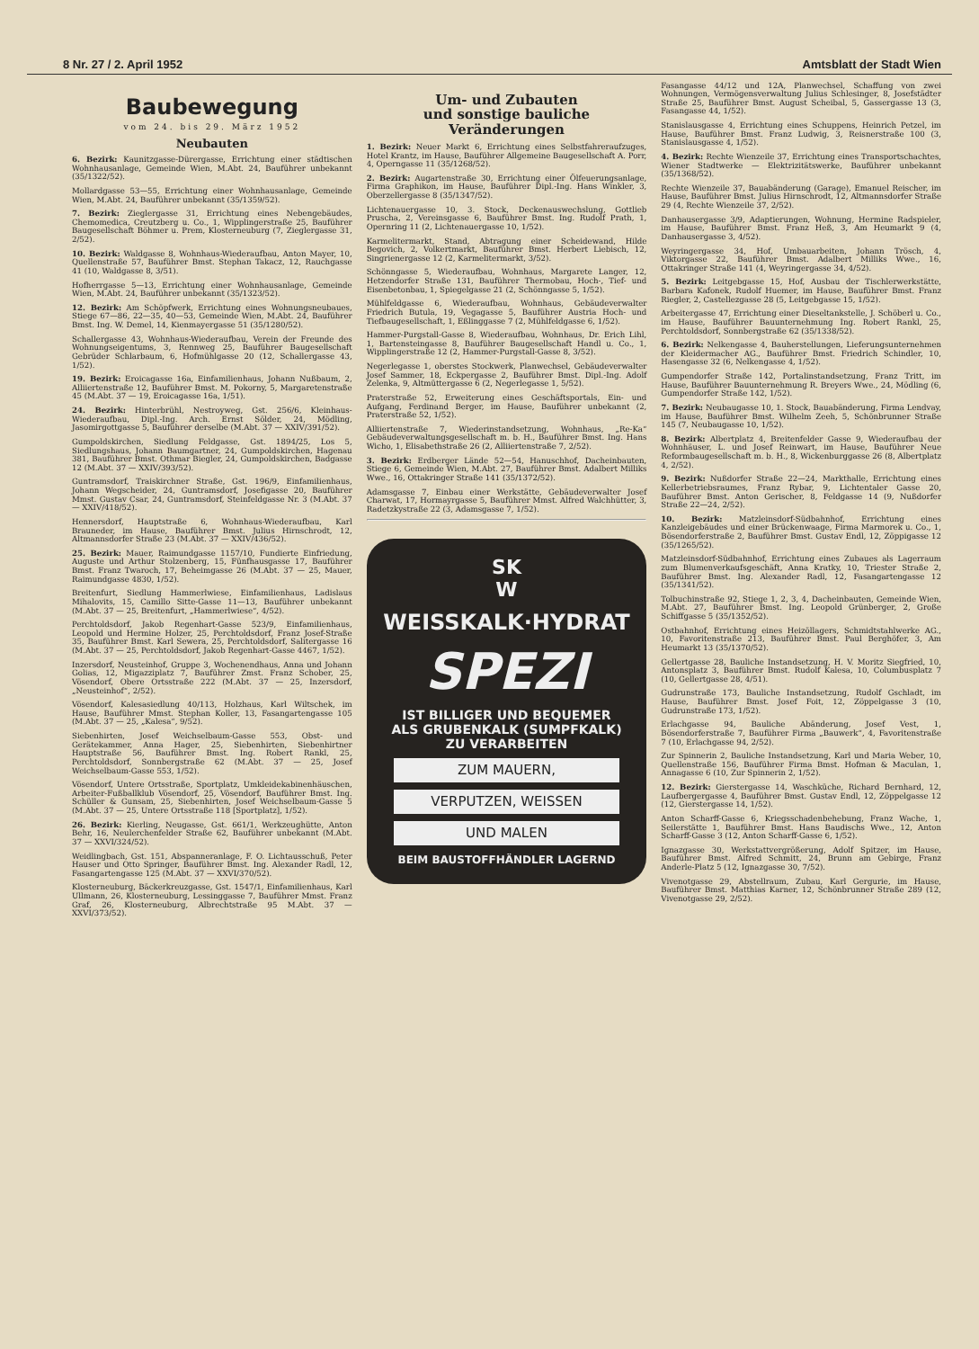8 Nr. 27 / 2. April 1952 Amtsblatt der Stadt Wien
Baubewegung
vom 24. bis 29. März 1952
Neubauten
6. Bezirk: Kaunitzgasse-Dürergasse, Errichtung einer städtischen Wohnhausanlage, Gemeinde Wien, M.Abt. 24, Bauführer unbekannt (35/1322/52).
Mollardgasse 53—55, Errichtung einer Wohnhausanlage, Gemeinde Wien, M.Abt. 24, Bauführer unbekannt (35/1359/52).
7. Bezirk: Zieglergasse 31, Errichtung eines Nebengebäudes, Chemomedica, Creutzberg u. Co., 1, Wipplingerstraße 25, Bauführer Baugesellschaft Böhmer u. Prem, Klosterneuburg (7, Zieglergasse 31, 2/52).
10. Bezirk: Waldgasse 8, Wohnhaus-Wiederaufbau, Anton Mayer, 10, Quellenstraße 57, Bauführer Bmst. Stephan Takacz, 12, Rauchgasse 41 (10, Waldgasse 8, 3/51).
Hofherrgasse 5—13, Errichtung einer Wohnhausanlage, Gemeinde Wien, M.Abt. 24, Bauführer unbekannt (35/1323/52).
12. Bezirk: Am Schöpfwerk, Errichtung eines Wohnungsneubaues, Stiege 67—86, 22—35, 40—53, Gemeinde Wien, M.Abt. 24, Bauführer Bmst. Ing. W. Demel, 14, Kienmayergasse 51 (35/1280/52).
Schallergasse 43, Wohnhaus-Wiederaufbau, Verein der Freunde des Wohnungseigentums, 3, Rennweg 25, Bauführer Baugesellschaft Gebrüder Schlarbaum, 6, Hofmühlgasse 20 (12, Schallergasse 43, 1/52).
19. Bezirk: Eroicagasse 16a, Einfamilienhaus, Johann Nußbaum, 2, Alliiertenstraße 12, Bauführer Bmst. M. Pokorny, 5, Margaretenstraße 45 (M.Abt. 37 — 19, Eroicagasse 16a, 1/51).
24. Bezirk: Hinterbrühl, Nestroyweg, Gst. 256/6, Kleinhaus-Wiederaufbau, Dipl.-Ing. Arch. Ernst Sölder, 24, Mödling, Jasomirgottgasse 5, Bauführer derselbe (M.Abt. 37 — XXIV/391/52).
Gumpoldskirchen, Siedlung Feldgasse, Gst. 1894/25, Los 5, Siedlungshaus, Johann Baumgartner, 24, Gumpoldskirchen, Hagenau 381, Bauführer Bmst. Othmar Biegler, 24, Gumpoldskirchen, Badgasse 12 (M.Abt. 37 — XXIV/393/52).
Guntramsdorf, Traiskirchner Straße, Gst. 196/9, Einfamilienhaus, Johann Wegscheider, 24, Guntramsdorf, Josefigasse 20, Bauführer Mmst. Gustav Csar, 24, Guntramsdorf, Steinfeldgasse Nr. 3 (M.Abt. 37 — XXIV/418/52).
Hennersdorf, Hauptstraße 6, Wohnhaus-Wiederaufbau, Karl Brauneder, im Hause, Bauführer Bmst. Julius Hirnschrodt, 12, Altmannsdorfer Straße 23 (M.Abt. 37 — XXIV/436/52).
25. Bezirk: Mauer, Raimundgasse 1157/10, Fundierte Einfriedung, Auguste und Arthur Stolzenberg, 15, Fünfhausgasse 17, Bauführer Bmst. Franz Twaroch, 17, Beheimgasse 26 (M.Abt. 37 — 25, Mauer, Raimundgasse 4830, 1/52).
Breitenfurt, Siedlung Hammerlwiese, Einfamilienhaus, Ladislaus Mihalovits, 15, Camillo Sitte-Gasse 11—13, Bauführer unbekannt (M.Abt. 37 — 25, Breitenfurt, „Hammerlwiese“, 4/52).
Perchtoldsdorf, Jakob Regenhart-Gasse 523/9, Einfamilienhaus, Leopold und Hermine Holzer, 25, Perchtoldsdorf, Franz Josef-Straße 35, Bauführer Bmst. Karl Sewera, 25, Perchtoldsdorf, Salitergasse 16 (M.Abt. 37 — 25, Perchtoldsdorf, Jakob Regenhart-Gasse 4467, 1/52).
Inzersdorf, Neusteinhof, Gruppe 3, Wochenendhaus, Anna und Johann Golias, 12, Migazziplatz 7, Bauführer Zmst. Franz Schober, 25, Vösendorf, Obere Ortsstraße 222 (M.Abt. 37 — 25, Inzersdorf, „Neusteinhof“, 2/52).
Vösendorf, Kalesasiedlung 40/113, Holzhaus, Karl Wiltschek, im Hause, Bauführer Mmst. Stephan Koller, 13, Fasangartengasse 105 (M.Abt. 37 — 25, „Kalesa“, 9/52).
Siebenhirten, Josef Weichselbaum-Gasse 553, Obst- und Gerätekammer, Anna Hager, 25, Siebenhirten, Siebenhirtner Hauptstraße 56, Bauführer Bmst. Ing. Robert Rankl, 25, Perchtoldsdorf, Sonnbergstraße 62 (M.Abt. 37 — 25, Josef Weichselbaum-Gasse 553, 1/52).
Vösendorf, Untere Ortsstraße, Sportplatz, Umkleidekabinenhäuschen, Arbeiter-Fußballklub Vösendorf, 25, Vösendorf, Bauführer Bmst. Ing. Schüller & Gunsam, 25, Siebenhirten, Josef Weichselbaum-Gasse 5 (M.Abt. 37 — 25, Untere Ortsstraße 118 [Sportplatz], 1/52).
26. Bezirk: Kierling, Neugasse, Gst. 661/1, Werkzeughütte, Anton Behr, 16, Neulerchenfelder Straße 62, Bauführer unbekannt (M.Abt. 37 — XXVI/324/52).
Weidlingbach, Gst. 151, Abspanneranlage, F. O. Lichtausschuß, Peter Hauser und Otto Springer, Bauführer Bmst. Ing. Alexander Radl, 12, Fasangartengasse 125 (M.Abt. 37 — XXVI/370/52).
Klosterneuburg, Bäckerkreuzgasse, Gst. 1547/1, Einfamilienhaus, Karl Ullmann, 26, Klosterneuburg, Lessinggasse 7, Bauführer Mmst. Franz Graf, 26, Klosterneuburg, Albrechtstraße 95 M.Abt. 37 — XXVI/373/52).
Um- und Zubauten
und sonstige bauliche Veränderungen
1. Bezirk: Neuer Markt 6, Errichtung eines Selbstfahreraufzuges, Hotel Krantz, im Hause, Bauführer Allgemeine Baugesellschaft A. Porr, 4, Operngasse 11 (35/1268/52).
2. Bezirk: Augartenstraße 30, Errichtung einer Ölfeuerungsanlage, Firma Graphikon, im Hause, Bauführer Dipl.-Ing. Hans Winkler, 3, Oberzellergasse 8 (35/1347/52).
Lichtenauergasse 10, 3. Stock, Deckenauswechslung, Gottlieb Pruscha, 2, Vereinsgasse 6, Bauführer Bmst. Ing. Rudolf Prath, 1, Opernring 11 (2, Lichtenauergasse 10, 1/52).
Karmelitermarkt, Stand, Abtragung einer Scheidewand, Hilde Begovich, 2, Volkertmarkt, Bauführer Bmst. Herbert Liebisch, 12, Singrienergasse 12 (2, Karmelitermarkt, 3/52).
Schönngasse 5, Wiederaufbau, Wohnhaus, Margarete Langer, 12, Hetzendorfer Straße 131, Bauführer Thermobau, Hoch-, Tief- und Eisenbetonbau, 1, Spiegelgasse 21 (2, Schönngasse 5, 1/52).
Mühlfeldgasse 6, Wiederaufbau, Wohnhaus, Gebäudeverwalter Friedrich Butula, 19, Vegagasse 5, Bauführer Austria Hoch- und Tiefbaugesellschaft, 1, Eßlinggasse 7 (2, Mühlfeldgasse 6, 1/52).
Hammer-Purgstall-Gasse 8, Wiederaufbau, Wohnhaus, Dr. Erich Lihl, 1, Bartensteingasse 8, Bauführer Baugesellschaft Handl u. Co., 1, Wipplingerstraße 12 (2, Hammer-Purgstall-Gasse 8, 3/52).
Negerlegasse 1, oberstes Stockwerk, Planwechsel, Gebäudeverwalter Josef Sammer, 18, Eckpergasse 2, Bauführer Bmst. Dipl.-Ing. Adolf Zelenka, 9, Altmüttergasse 6 (2, Negerlegasse 1, 5/52).
Praterstraße 52, Erweiterung eines Geschäftsportals, Ein- und Aufgang, Ferdinand Berger, im Hause, Bauführer unbekannt (2, Praterstraße 52, 1/52).
Alliiertenstraße 7, Wiederinstandsetzung, Wohnhaus, „Re-Ka“ Gebäudeverwaltungsgesellschaft m. b. H., Bauführer Bmst. Ing. Hans Wicho, 1, Elisabethstraße 26 (2, Alliiertenstraße 7, 2/52).
3. Bezirk: Erdberger Lände 52—54, Hanuschhof, Dacheinbauten, Stiege 6, Gemeinde Wien, M.Abt. 27, Bauführer Bmst. Adalbert Milliks Wwe., 16, Ottakringer Straße 141 (35/1372/52).
Adamsgasse 7, Einbau einer Werkstätte, Gebäudeverwalter Josef Charwat, 17, Hormayrgasse 5, Bauführer Mmst. Alfred Walchhütter, 3, Radetzkystraße 22 (3, Adamsgasse 7, 1/52).
SK
W
WEISSKALK·HYDRAT
SPEZI
IST BILLIGER UND BEQUEMER
ALS GRUBENKALK (SUMPFKALK)
ZU VERARBEITEN
ZUM MAUERN,
VERPUTZEN, WEISSEN
UND MALEN
BEIM BAUSTOFFHÄNDLER LAGERND
Fasangasse 44/12 und 12A, Planwechsel, Schaffung von zwei Wohnungen, Vermögensverwaltung Julius Schlesinger, 8, Josefstädter Straße 25, Bauführer Bmst. August Scheibal, 5, Gassergasse 13 (3, Fasangasse 44, 1/52).
Stanislausgasse 4, Errichtung eines Schuppens, Heinrich Petzel, im Hause, Bauführer Bmst. Franz Ludwig, 3, Reisnerstraße 100 (3, Stanislausgasse 4, 1/52).
4. Bezirk: Rechte Wienzeile 37, Errichtung eines Transportschachtes, Wiener Stadtwerke — Elektrizitätswerke, Bauführer unbekannt (35/1368/52).
Rechte Wienzeile 37, Bauabänderung (Garage), Emanuel Reischer, im Hause, Bauführer Bmst. Julius Hirnschrodt, 12, Altmannsdorfer Straße 29 (4, Rechte Wienzeile 37, 2/52).
Danhausergasse 3/9, Adaptierungen, Wohnung, Hermine Radspieler, im Hause, Bauführer Bmst. Franz Heß, 3, Am Heumarkt 9 (4, Danhausergasse 3, 4/52).
Weyringergasse 34, Hof, Umbauarbeiten, Johann Trösch, 4, Viktorgasse 22, Bauführer Bmst. Adalbert Milliks Wwe., 16, Ottakringer Straße 141 (4, Weyringergasse 34, 4/52).
5. Bezirk: Leitgebgasse 15, Hof, Ausbau der Tischlerwerkstätte, Barbara Kafonek, Rudolf Huemer, im Hause, Bauführer Bmst. Franz Riegler, 2, Castellezgasse 28 (5, Leitgebgasse 15, 1/52).
Arbeitergasse 47, Errichtung einer Dieseltankstelle, J. Schöberl u. Co., im Hause, Bauführer Bauunternehmung Ing. Robert Rankl, 25, Perchtoldsdorf, Sonnbergstraße 62 (35/1338/52).
6. Bezirk: Nelkengasse 4, Bauherstellungen, Lieferungsunternehmen der Kleidermacher AG., Bauführer Bmst. Friedrich Schindler, 10, Hasengasse 32 (6, Nelkengasse 4, 1/52).
Gumpendorfer Straße 142, Portalinstandsetzung, Franz Tritt, im Hause, Bauführer Bauunternehmung R. Breyers Wwe., 24, Mödling (6, Gumpendorfer Straße 142, 1/52).
7. Bezirk: Neubaugasse 10, 1. Stock, Bauabänderung, Firma Lendvay, im Hause, Bauführer Bmst. Wilhelm Zeeh, 5, Schönbrunner Straße 145 (7, Neubaugasse 10, 1/52).
8. Bezirk: Albertplatz 4, Breitenfelder Gasse 9, Wiederaufbau der Wohnhäuser, L. und Josef Reinwart, im Hause, Bauführer Neue Reformbaugesellschaft m. b. H., 8, Wickenburggasse 26 (8, Albertplatz 4, 2/52).
9. Bezirk: Nußdorfer Straße 22—24, Markthalle, Errichtung eines Kellerbetriebsraumes, Franz Rybar, 9, Lichtentaler Gasse 20, Bauführer Bmst. Anton Gerischer, 8, Feldgasse 14 (9, Nußdorfer Straße 22—24, 2/52).
10. Bezirk: Matzleinsdorf-Südbahnhof, Errichtung eines Kanzleigebäudes und einer Brückenwaage, Firma Marmorek u. Co., 1, Bösendorferstraße 2, Bauführer Bmst. Gustav Endl, 12, Zöppigasse 12 (35/1265/52).
Matzleinsdorf-Südbahnhof, Errichtung eines Zubaues als Lagerraum zum Blumenverkaufsgeschäft, Anna Kratky, 10, Triester Straße 2, Bauführer Bmst. Ing. Alexander Radl, 12, Fasangartengasse 12 (35/1341/52).
Tolbuchinstraße 92, Stiege 1, 2, 3, 4, Dacheinbauten, Gemeinde Wien, M.Abt. 27, Bauführer Bmst. Ing. Leopold Grünberger, 2, Große Schiffgasse 5 (35/1352/52).
Ostbahnhof, Errichtung eines Heizöllagers, Schmidtstahlwerke AG., 10, Favoritenstraße 213, Bauführer Bmst. Paul Berghöfer, 3, Am Heumarkt 13 (35/1370/52).
Gellertgasse 28, Bauliche Instandsetzung, H. V. Moritz Siegfried, 10, Antonsplatz 3, Bauführer Bmst. Rudolf Kalesa, 10, Columbusplatz 7 (10, Gellertgasse 28, 4/51).
Gudrunstraße 173, Bauliche Instandsetzung, Rudolf Gschladt, im Hause, Bauführer Bmst. Josef Foit, 12, Zöppelgasse 3 (10, Gudrunstraße 173, 1/52).
Erlachgasse 94, Bauliche Abänderung, Josef Vest, 1, Bösendorferstraße 7, Bauführer Firma „Bauwerk“, 4, Favoritenstraße 7 (10, Erlachgasse 94, 2/52).
Zur Spinnerin 2, Bauliche Instandsetzung, Karl und Maria Weber, 10, Quellenstraße 156, Bauführer Firma Bmst. Hofman & Maculan, 1, Annagasse 6 (10, Zur Spinnerin 2, 1/52).
12. Bezirk: Gierstergasse 14, Waschküche, Richard Bernhard, 12, Laufbergergasse 4, Bauführer Bmst. Gustav Endl, 12, Zöppelgasse 12 (12, Gierstergasse 14, 1/52).
Anton Scharff-Gasse 6, Kriegsschadenbehebung, Franz Wache, 1, Seilerstätte 1, Bauführer Bmst. Hans Baudischs Wwe., 12, Anton Scharff-Gasse 3 (12, Anton Scharff-Gasse 6, 1/52).
Ignazgasse 30, Werkstattvergrößerung, Adolf Spitzer, im Hause, Bauführer Bmst. Alfred Schmitt, 24, Brunn am Gebirge, Franz Anderle-Platz 5 (12, Ignazgasse 30, 7/52).
Vivenotgasse 29, Abstellraum, Zubau, Karl Gergurie, im Hause, Bauführer Bmst. Matthias Karner, 12, Schönbrunner Straße 289 (12, Vivenotgasse 29, 2/52).